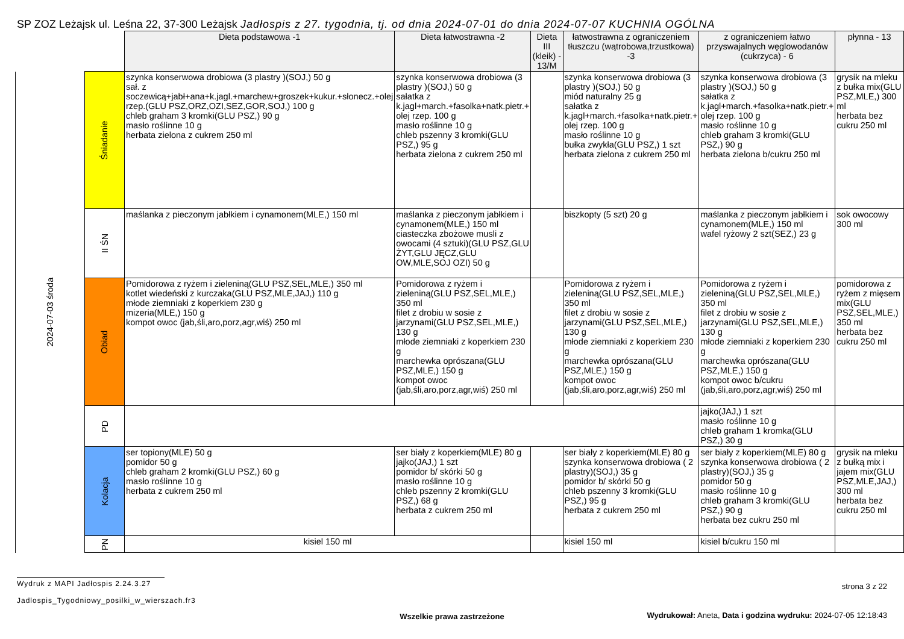SP ZOZ Leżajsk ul. Leśna 22, 37-300 Leżajsk Jadłospis z 27. tygodnia, tj. od dnia 2024-07-01 do dnia 2024-07-07 KUCHNIA OGÓLNA
| | | Dieta podstawowa -1 | Dieta łatwostrawna -2 | Dieta III (kleik) - 13/M | łatwostrawna z ograniczeniem tłuszczu (wątrobowa,trzustkowa) -3 | z ograniczeniem łatwo przyswajalnych węglowodanów (cukrzyca) - 6 | płynna - 13 |
| 2024-07-03 środa | Śniadanie | szynka konserwowa drobiowa (3 plastry )(SOJ,) 50 g sał. z soczewicą+jabł+ana+k.jagl.+marchew+groszek+kukur.+słonecz.+olej rzep.(GLU PSZ,ORZ,OZI,SEZ,GOR,SOJ,) 100 g chleb graham 3 kromki(GLU PSZ,) 90 g masło roślinne 10 g herbata zielona z cukrem 250 ml | szynka konserwowa drobiowa (3 plastry )(SOJ,) 50 g sałatka z k.jagl+march.+fasolka+natk.pietr.+ olej rzep. 100 g masło roślinne 10 g chleb pszenny 3 kromki(GLU PSZ,) 95 g herbata zielona z cukrem 250 ml | | szynka konserwowa drobiowa (3 plastry )(SOJ,) 50 g miód naturalny 25 g sałatka z k.jagl+march.+fasolka+natk.pietr.+ olej rzep. 100 g masło roślinne 10 g bułka zwykła(GLU PSZ,) 1 szt herbata zielona z cukrem 250 ml | szynka konserwowa drobiowa (3 plastry )(SOJ,) 50 g sałatka z k.jagl+march.+fasolka+natk.pietr.+ olej rzep. 100 g masło roślinne 10 g chleb graham 3 kromki(GLU PSZ,) 90 g herbata zielona b/cukru 250 ml | grysik na mleku z bułka mix(GLU PSZ,MLE,) 300 ml herbata bez cukru 250 ml |
| | II ŚN | maślanka z pieczonym jabłkiem i cynamonem(MLE,) 150 ml | maślanka z pieczonym jabłkiem i cynamonem(MLE,) 150 ml ciasteczka zbożowe musli z owocami (4 sztuki)(GLU PSZ,GLU ŻYT,GLU JĘCZ,GLU OW,MLE,SOJ OZI) 50 g | | biszkopty (5 szt) 20 g | maślanka z pieczonym jabłkiem i cynamonem(MLE,) 150 ml wafel ryżowy 2 szt(SEZ,) 23 g | sok owocowy 300 ml |
| | Obiad | Pomidorowa z ryżem i zieleniną(GLU PSZ,SEL,MLE,) 350 ml kotlet wiedeński z kurczaka(GLU PSZ,MLE,JAJ,) 110 g młode ziemniaki z koperkiem 230 g mizeria(MLE,) 150 g kompot owoc (jab,śli,aro,porz,agr,wiś) 250 ml | Pomidorowa z ryżem i zieleniną(GLU PSZ,SEL,MLE,) 350 ml filet z drobiu w sosie z jarzynami(GLU PSZ,SEL,MLE,) 130 g młode ziemniaki z koperkiem 230 g marchewka oprószana(GLU PSZ,MLE,) 150 g kompot owoc (jab,śli,aro,porz,agr,wiś) 250 ml | | Pomidorowa z ryżem i zieleniną(GLU PSZ,SEL,MLE,) 350 ml filet z drobiu w sosie z jarzynami(GLU PSZ,SEL,MLE,) 130 g młode ziemniaki z koperkiem 230 g marchewka oprószana(GLU PSZ,MLE,) 150 g kompot owoc (jab,śli,aro,porz,agr,wiś) 250 ml | Pomidorowa z ryżem i zieleniną(GLU PSZ,SEL,MLE,) 350 ml filet z drobiu w sosie z jarzynami(GLU PSZ,SEL,MLE,) 130 g młode ziemniaki z koperkiem 230 g marchewka oprószana(GLU PSZ,MLE,) 150 g kompot owoc b/cukru (jab,śli,aro,porz,agr,wiś) 250 ml | pomidorowa z ryżem z mięsem mix(GLU PSZ,SEL,MLE,) 350 ml herbata bez cukru 250 ml |
| | PD | | | | | jajko(JAJ,) 1 szt masło roślinne 10 g chleb graham 1 kromka(GLU PSZ,) 30 g | |
| | Kolacja | ser topiony(MLE) 50 g pomidor 50 g chleb graham 2 kromki(GLU PSZ,) 60 g masło roślinne 10 g herbata z cukrem 250 ml | ser biały z koperkiem(MLE) 80 g jajko(JAJ,) 1 szt pomidor b/ skórki 50 g masło roślinne 10 g chleb pszenny 2 kromki(GLU PSZ,) 68 g herbata z cukrem 250 ml | | ser biały z koperkiem(MLE) 80 g szynka konserwowa drobiowa ( 2 plastry)(SOJ,) 35 g pomidor b/ skórki 50 g chleb pszenny 3 kromki(GLU PSZ,) 95 g herbata z cukrem 250 ml | ser biały z koperkiem(MLE) 80 g szynka konserwowa drobiowa ( 2 plastry)(SOJ,) 35 g pomidor 50 g masło roślinne 10 g chleb graham 3 kromki(GLU PSZ,) 90 g herbata bez cukru 250 ml | grysik na mleku z bułką mix i jajem mix(GLU PSZ,MLE,JAJ,) 300 ml herbata bez cukru 250 ml |
| | PN | kisiel 150 ml | | | kisiel 150 ml | kisiel b/cukru 150 ml | |
Wydruk z MAPI Jadłospis 2.24.3.27
strona 3 z 22
Jadlospis_Tygodniowy_posilki_w_wierszach.fr3
Wydrukował: Aneta, Data i godzina wydruku: 2024-07-05 12:18:43
Wszelkie prawa zastrzeżone